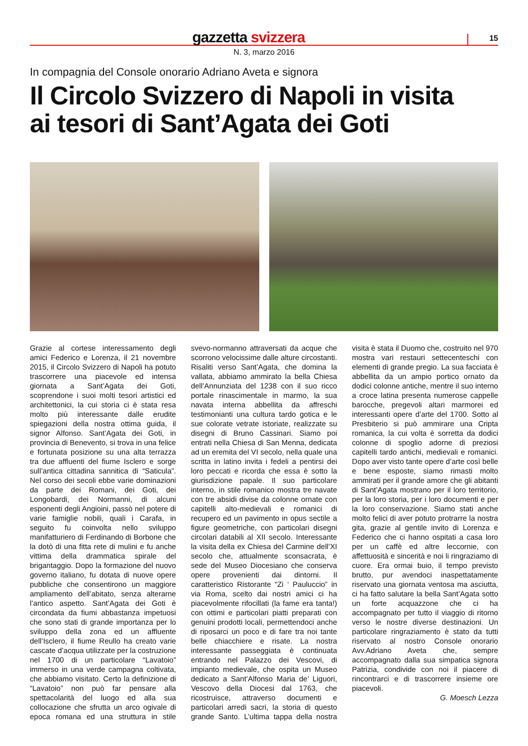gazzetta svizzera
15
N. 3, marzo 2016
In compagnia del Console onorario Adriano Aveta e signora
Il Circolo Svizzero di Napoli in visita
ai tesori di Sant’Agata dei Goti
Grazie al cortese interessamento degli amici Federico e Lorenza, il 21 novembre 2015, il Circolo Svizzero di Napoli ha potuto trascorrere una piacevole ed intensa giornata a Sant’Agata dei Goti, scoprendone i suoi molti tesori artistici ed architettonici, la cui storia ci è stata resa molto più interessante dalle erudite spiegazioni della nostra ottima guida, il signor Alfonso. Sant’Agata dei Goti, in provincia di Benevento, si trova in una felice e fortunata posizione su una alta terrazza tra due affluenti del fiume Isclero e sorge sull’antica cittadina sannitica di “Saticula”. Nel corso dei secoli ebbe varie dominazioni da parte dei Romani, dei Goti, dei Longobardi, dei Normanni, di alcuni esponenti degli Angioini, passò nel potere di varie famiglie nobili, quali i Carafa, in seguito fu coinvolta nello sviluppo manifatturiero di Ferdinando di Borbone che la dotò di una fitta rete di mulini e fu anche vittima della drammatica spirale del brigantaggio. Dopo la formazione del nuovo governo italiano, fu dotata di nuove opere pubbliche che consentirono un maggiore ampliamento dell’abitato, senza alterarne l’antico aspetto. Sant’Agata dei Goti è circondata da fiumi abbastanza impetuosi che sono stati di grande importanza per lo sviluppo della zona ed un affluente dell’Isclero, il fiume Reullo ha creato varie cascate d’acqua utilizzate per la costruzione nel 1700 di un particolare “Lavatoio” immerso in una verde campagna coltivata, che abbiamo visitato. Certo la definizione di “Lavatoio” non può far pensare alla spettacolarità del luogo ed alla sua collocazione che sfrutta un arco ogivale di epoca romana ed una struttura in stile svevo-normanno attraversati da acque che scorrono velocissime dalle alture circostanti. Risaliti verso Sant’Agata, che domina la vallata, abbiamo ammirato la bella Chiesa dell’Annunziata del 1238 con il suo ricco portale rinascimentale in marmo, la sua navata interna abbellita da affreschi testimonianti una cultura tardo gotica e le sue colorate vetrate istoriate, realizzate su disegni di Bruno Cassinari. Siamo poi entrati nella Chiesa di San Menna, dedicata ad un eremita del VI secolo, nella quale una scritta in latino invita i fedeli a pentirsi dei loro peccati e ricorda che essa è sotto la giurisdizione papale. Il suo particolare interno, in stile romanico mostra tre navate con tre absidi divise da colonne ornate con capitelli alto-medievali e romanici di recupero ed un pavimento in opus sectile a figure geometriche, con particolari disegni circolari databili al XII secolo. Interessante la visita della ex Chiesa del Carmine dell’XI secolo che, attualmente sconsacrata, è sede del Museo Diocesiano che conserva opere provenienti dai dintorni. Il caratteristico Ristorante “Zi ‘ Pauluccio” in via Roma, scelto dai nostri amici ci ha piacevolmente rifocillati (la fame era tanta!) con ottimi e particolari piatti preparati con genuini prodotti locali, permettendoci anche di riposarci un poco e di fare tra noi tante belle chiacchiere e risate. La nostra interessante passeggiata è continuata entrando nel Palazzo dei Vescovi, di impianto medievale, che ospita un Museo dedicato a Sant’Alfonso Maria de’ Liguori, Vescovo della Diocesi dal 1763, che ricostruisce, attraverso documenti e particolari arredi sacri, la storia di questo grande Santo. L’ultima tappa della nostra visita è stata il Duomo che, costruito nel 970 mostra vari restauri settecenteschi con elementi di grande pregio. La sua facciata è abbellita da un ampio portico ornato da dodici colonne antiche, mentre il suo interno a croce latina presenta numerose cappelle barocche, pregevoli altari marmorei ed interessanti opere d’arte del 1700. Sotto al Presbiterio si può ammirare una Cripta romanica, la cui volta è sorretta da dodici colonne di spoglio adorne di preziosi capitelli tardo antichi, medievali e romanici. Dopo aver visto tante opere d’arte così belle e bene esposte, siamo rimasti molto ammirati per il grande amore che gli abitanti di Sant’Agata mostrano per il loro territorio, per la loro storia, per i loro documenti e per la loro conservazione. Siamo stati anche molto felici di aver potuto protrarre la nostra gita, grazie al gentile invito di Lorenza e Federico che ci hanno ospitati a casa loro per un caffè ed altre leccornie, con affettuosità e sincerità e noi li ringraziamo di cuore. Era ormai buio, il tempo previsto brutto, pur avendoci inaspettatamente riservato una giornata ventosa ma asciutta, ci ha fatto salutare la bella Sant’Agata sotto un forte acquazzone che ci ha accompagnato per tutto il viaggio di ritorno verso le nostre diverse destinazioni. Un particolare ringraziamento è stato da tutti riservato al nostro Console onorario Avv.Adriano Aveta che, sempre accompagnato dalla sua simpatica signora Patrizia, condivide con noi il piacere di rincontrarci e di trascorrere insieme ore piacevoli.
G. Moesch Lezza